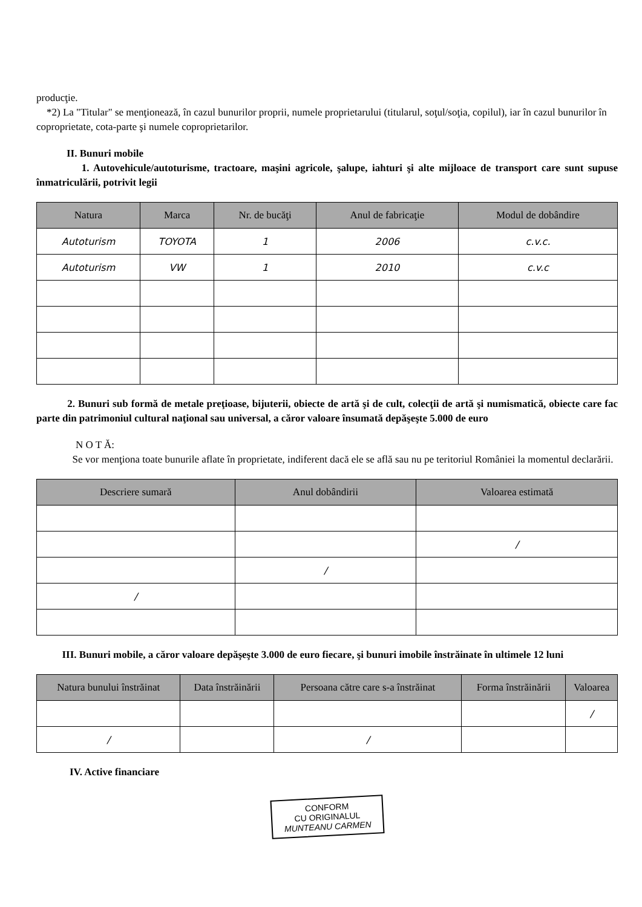producţie.
*2) La "Titular" se menţionează, în cazul bunurilor proprii, numele proprietarului (titularul, soţul/soţia, copilul), iar în cazul bunurilor în coproprietate, cota-parte şi numele coproprietarilor.
II. Bunuri mobile
1. Autovehicule/autoturisme, tractoare, maşini agricole, şalupe, iahturi şi alte mijloace de transport care sunt supuse înmatriculării, potrivit legii
| Natura | Marca | Nr. de bucăţi | Anul de fabricaţie | Modul de dobândire |
| --- | --- | --- | --- | --- |
| Autoturism | TOYOTA | 1 | 2006 | c.v.c. |
| Autoturism | VW | 1 | 2010 | c.v.c |
2. Bunuri sub formă de metale preţioase, bijuterii, obiecte de artă şi de cult, colecţii de artă şi numismatică, obiecte care fac parte din patrimoniul cultural naţional sau universal, a căror valoare însumată depăşeşte 5.000 de euro
N O T Ă:
Se vor menţiona toate bunurile aflate în proprietate, indiferent dacă ele se află sau nu pe teritoriul României la momentul declarării.
| Descriere sumară | Anul dobândirii | Valoarea estimată |
| --- | --- | --- |
| | | / |
| | / | |
| / | | |
III. Bunuri mobile, a căror valoare depăşeşte 3.000 de euro fiecare, şi bunuri imobile înstrăinate în ultimele 12 luni
| Natura bunului înstrăinat | Data înstrăinării | Persoana către care s-a înstrăinat | Forma înstrăinării | Valoarea |
| --- | --- | --- | --- | --- |
| | | | | / |
| / | | / | | |
IV. Active financiare
CONFORM
CU ORIGINALUL
MUNTEANU CARMEN